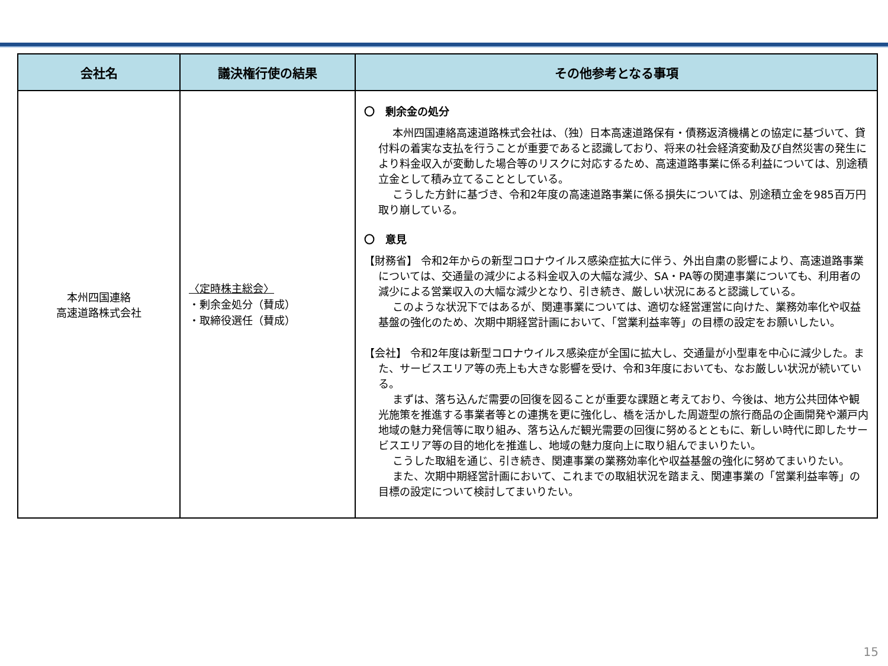| 会社名 | 議決権行使の結果 | その他参考となる事項 |
| --- | --- | --- |
| 本州四国連絡 高速道路株式会社 | 〈定時株主総会〉 ・剰余金処分（賛成） ・取締役選任（賛成） | 〇 剰余金の処分 本州四国連絡高速道路株式会社は、（独）日本高速道路保有・債務返済機構との協定に基づいて、貸付料の着実な支払を行うことが重要であると認識しており、将来の社会経済変動及び自然災害の発生により料金収入が変動した場合等のリスクに対応するため、高速道路事業に係る利益については、別途積立金として積み立てることとしている。 こうした方針に基づき、令和2年度の高速道路事業に係る損失については、別途積立金を985百万円取り崩している。 〇 意見 【財務省】 令和2年からの新型コロナウイルス感染症拡大に伴う、外出自粛の影響により、高速道路事業については、交通量の減少による料金収入の大幅な減少、SA・PA等の関連事業についても、利用者の減少による営業収入の大幅な減少となり、引き続き、厳しい状況にあると認識している。 このような状況下ではあるが、関連事業については、適切な経営運営に向けた、業務効率化や収益基盤の強化のため、次期中期経営計画において、「営業利益率等」の目標の設定をお願いしたい。 【会社】 令和2年度は新型コロナウイルス感染症が全国に拡大し、交通量が小型車を中心に減少した。また、サービスエリア等の売上も大きな影響を受け、令和3年度においても、なお厳しい状況が続いている。 まずは、落ち込んだ需要の回復を図ることが重要な課題と考えており、今後は、地方公共団体や観光施策を推進する事業者等との連携を更に強化し、橋を活かした周遊型の旅行商品の企画開発や瀬戸内地域の魅力発信等に取り組み、落ち込んだ観光需要の回復に努めるとともに、新しい時代に即したサービスエリア等の目的地化を推進し、地域の魅力度向上に取り組んでまいりたい。 こうした取組を通じ、引き続き、関連事業の業務効率化や収益基盤の強化に努めてまいりたい。 また、次期中期経営計画において、これまでの取組状況を踏まえ、関連事業の「営業利益率等」の目標の設定について検討してまいりたい。 |
15